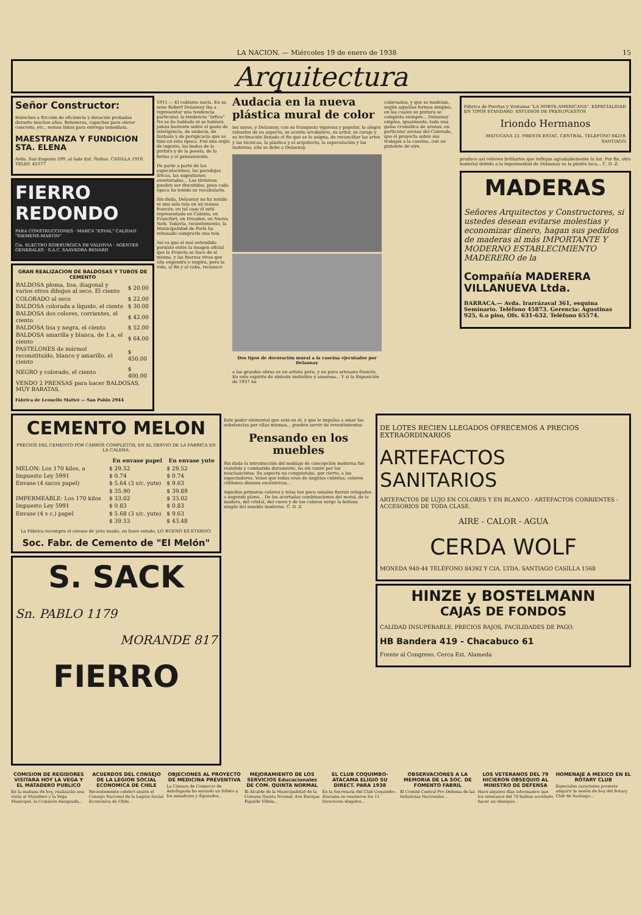LA NACION. — Miércoles 19 de enero de 1938 15
Arquitectura
Señor Constructor:
Huinches a fricción de eficiencia y duración probadas durante muchos años. Betoneras, capachos para elevar concreto, etc., nemos listos para entrega inmediata.
MAESTRANZA Y FUNDICION STA. ELENA
Avda. San Eugenio 599, al lado Est. Ñuñoa. CASILLA 1910. TELEF. 45177
FIERRO REDONDO
PARA CONSTRUCCIONES · MARCA "ESVAL" CALIDAD "SIEMENS-MARTIN"
Cia. ELECTRO SIDERURGICA DE VALDIVIA · AGENTES GENERALES · S.A.C. SAAVEDRA BENARD
GRAN REALIZACION DE BALDOSAS Y TUBOS DE CEMENTO
| BALDOSA ploma, lisa, diagonal y varios otros dibujos al seco. El ciento | $ 20.00 |
| COLORADO al seco | $ 22.00 |
| BALDOSA colorada a líquido, el ciento | $ 30.00 |
| BALDOSA dos colores, corrientes, el ciento | $ 42.00 |
| BALDOSA lisa y negra, el ciento | $ 52.00 |
| BALDOSA amarilla y blanca, de 1.a, el ciento | $ 64.00 |
| PASTELONES de mármol reconstituído, blanco y amarillo, el ciento | $ 450.00 |
| NEGRO y colorado, el ciento | $ 400.00 |
| VENDO 2 PRENSAS para hacer BALDOSAS, MUY BARATAS. | |
Fábrica de Leonello Mattei — San Pablo 2944
1911.— El cubismo nacía. En su seno Robert Delaunay iba a representar una tendencia particular, la tendencia "órfica". No se ha hablado ni se hablará jamás bastante sobre el gasto de inteligencia, de audacia, de fantasía y de perspicacia que se hizo en esta época. Fué una orgía de ingenio, las bodas de la pintura y de la poesía, de la forma y el pensamiento.
De parte a parte de las especulaciones, las paradojas líricas, las sugestiones aventuradas... Los términos pueden ser discutidos, pues cada época ha tenido su vocabulario.
Sin duda, Delaunay no ha tenido ni una sola tela en un museo francés; en tal caso él está representado en Colonia, en Francfort, en Dresden, en Nueva York. Todavía, recientemente, la Municipalidad de París ha rehusado comprarle una tela.
Así es que el mal entendido persiste entre la imagen oficial que la Francia se hace de sí misma, y las fuerzas vivas que ella engendra e inspira, pero la vida, al fin y al cabo, reconoce
Audacia en la nueva plástica mural de color
los suyos, y Delaunay, con su franqueza vigorosa y popular, la alegre robustez de su aspecto, su acento arrabalero, su ardor, su coraje y su inclinación llenado el fin que se le asigna, de reconciliar las artes y las técnicas, la plástica y el arquitecto, la especulación y las materias, ello se debe a Delaunay.
Dos tipos de decoración mural a la caseína ejecutados por Delaunay
a las grandes obras es un artista puro, y un puro artesano francés. En este espíritu de síntesis instintiva y amorosa... Y si la Exposición de 1937 ha
coloreados, y que se modelan, según aquellas formas simples, en las cuales su pintura se completa siempre... Delaunay emplea, igualmente, toda una gama cromática de arenas, en particular arenas del Colorado, que él proyecta sobre sus trabajos a la caseína, con un pistolete de aire.
Fábrica de Puertas y Ventanas "LA NORTE-AMERICANA". ESPECIALIDAD EN TIPOS STANDARD. ESTUDIOS DE PRESUPUESTOS
Iriondo Hermanos
MATUCANA 23. FRENTE ESTAC. CENTRAL. TELEFONO 84218. SANTIAGO.
produce así relieves brillantes que reflejan agradablemente la luz. Por fin, otro material debido a la ingeniosidad de Delaunay es la piedra laca... C. D. Z.
MADERAS
Señores Arquitectos y Constructores, si ustedes desean evitarse molestias y economizar dinero, hagan sus pedidos de maderas al más IMPORTANTE Y MODERNO ESTABLECIMIENTO MADERERO de la
Compañía MADERERA VILLANUEVA Ltda.
BARRACA.— Avda. Irarrázaval 361, esquina Seminario. Teléfono 45873. Gerencia: Agustinas 925, 6.o piso, Ofs. 631-632. Teléfono 65574.
CEMENTO MELON
PRECIOS DEL CEMENTO POR CARROS COMPLETOS, EN EL DESVIO DE LA FABRICA EN LA CALERA:
| | En envase papel | En envase yute |
| --- | --- | --- |
| MELON: Los 170 kilos, a | $ 29.52 | $ 29.52 |
| Impuesto Ley 5991 | $ 0.74 | $ 0.74 |
| Envase (4 sacos papel) | $ 5.64 (3 s/c. yute) | $ 9.63 |
| | $ 35.90 | $ 39.89 |
| IMPERMEABLE: Los 170 kilos | $ 33.02 | $ 33.02 |
| Impuesto Ley 5991 | $ 0.83 | $ 0.83 |
| Envase (4 s c.) papel | $ 5.68 (3 s/c. yute) | $ 9.63 |
| | $ 39.53 | $ 43.48 |
La Fábrica recompra el envase de yute usado, en buen estado. LO BUENO ES ETERNO.
Soc. Fabr. de Cemento de "El Melón"
S. SACK
Sn. PABLO 1179
MORANDE 817
FIERRO
Este poder elemental que está en él, y que le impulsa a amar las substancias por ellas mismas... pueden servir de revestimientos
Pensando en los muebles
Sin duda la introducción del moblaje de concepción moderna fué resistida y combatida duramente, no sin razón por los neoclasicistas. Su aspecto no conquistaba, por cierto, a los espectadores. Veían que todos eran de ángulos cubistas, colores chillones disenos excéntricos...
Aquellos primeros colores y telas tan poco usuales fueron relegados a segundo plano... De las acertadas combinaciones del metal, de la madera, del cristal, del cuero y de los colores surge la belleza simple del mueble moderno. C. D. Z.
DE LOTES RECIEN LLEGADOS OFRECEMOS A PRECIOS EXTRAORDINARIOS
ARTEFACTOS SANITARIOS
ARTEFACTOS DE LUJO EN COLORES Y EN BLANCO - ARTEFACTOS CORRIENTES - ACCESORIOS DE TODA CLASE.
AIRE - CALOR - AGUA
CERDA WOLF
MONEDA 940-44 TELÉFONO 84392 Y CIA. LTDA. SANTIAGO CASILLA 1568
HINZE y BOSTELMANN
CAJAS DE FONDOS
CALIDAD INSUPERABLE, PRECIOS BAJOS, FACILIDADES DE PAGO.
HB Bandera 419 - Chacabuco 61
Frente al Congreso. Cerca Est. Alameda
COMISION DE REGIDORES VISITARA HOY LA VEGA Y EL MATADERO PUBLICO
En la mañana de hoy, realizarán una visita al Matadero y la Vega Municipal, la Comisión designada...
ACUERDOS DEL CONSEJO DE LA LEGION SOCIAL ECONOMICA DE CHILE
Recientemente celebró sesión el Consejo Nacional de la Legión Social Económica de Chile...
OBJECIONES AL PROYECTO DE MEDICINA PREVENTIVA
La Cámara de Comercio de Antofagasta ha enviado un folleto a los senadores y diputados...
MEJORAMIENTO DE LOS SERVICIOS Educacionales DE COM. QUINTA NORMAL
El Alcalde de la Municipalidad de la Comuna Quinta Normal, don Enrique Fagalde Villela...
EL CLUB COQUIMBO-ATACAMA ELIGIO SU DIRECT. PARA 1938
En la Secretaría del Club Coquimbo-Atacama se reunieron los 11 Directores elegidos...
OBSERVACIONES A LA MEMORIA DE LA SOC. DE FOMENTO FABRIL
El Comité Central Pro Defensa de las Industrias Nacionales...
LOS VETERANOS DEL 79 HICIERON OBSEQUIO AL MINISTRO DE DEFENSA
Hace algunos días informamos que los veteranos del 79 habían acordado hacer un obsequio...
HOMENAJE A MEXICO EN EL ROTARY CLUB
Especiales caracteres promete adquirir la sesión de hoy del Rotary Club de Santiago...